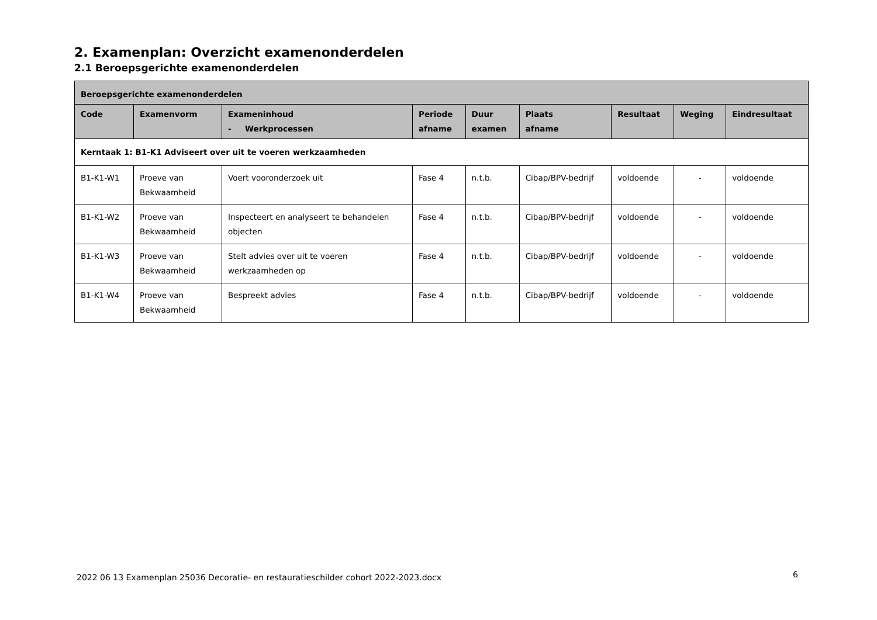2. Examenplan: Overzicht examenonderdelen
2.1 Beroepsgerichte examenonderdelen
| Beroepsgerichte examenonderdelen | | | | | | | | |
| --- | --- | --- | --- | --- | --- | --- | --- | --- |
| Code | Examenvorm | Exameninhoud - Werkprocessen | Periode afname | Duur examen | Plaats afname | Resultaat | Weging | Eindresultaat |
| Kerntaak 1: B1-K1 Adviseert over uit te voeren werkzaamheden | | | | | | | | |
| B1-K1-W1 | Proeve van Bekwaamheid | Voert vooronderzoek uit | Fase 4 | n.t.b. | Cibap/BPV-bedrijf | voldoende | - | voldoende |
| B1-K1-W2 | Proeve van Bekwaamheid | Inspecteert en analyseert te behandelen objecten | Fase 4 | n.t.b. | Cibap/BPV-bedrijf | voldoende | - | voldoende |
| B1-K1-W3 | Proeve van Bekwaamheid | Stelt advies over uit te voeren werkzaamheden op | Fase 4 | n.t.b. | Cibap/BPV-bedrijf | voldoende | - | voldoende |
| B1-K1-W4 | Proeve van Bekwaamheid | Bespreekt advies | Fase 4 | n.t.b. | Cibap/BPV-bedrijf | voldoende | - | voldoende |
2022 06 13 Examenplan 25036 Decoratie- en restauratieschilder cohort 2022-2023.docx
6